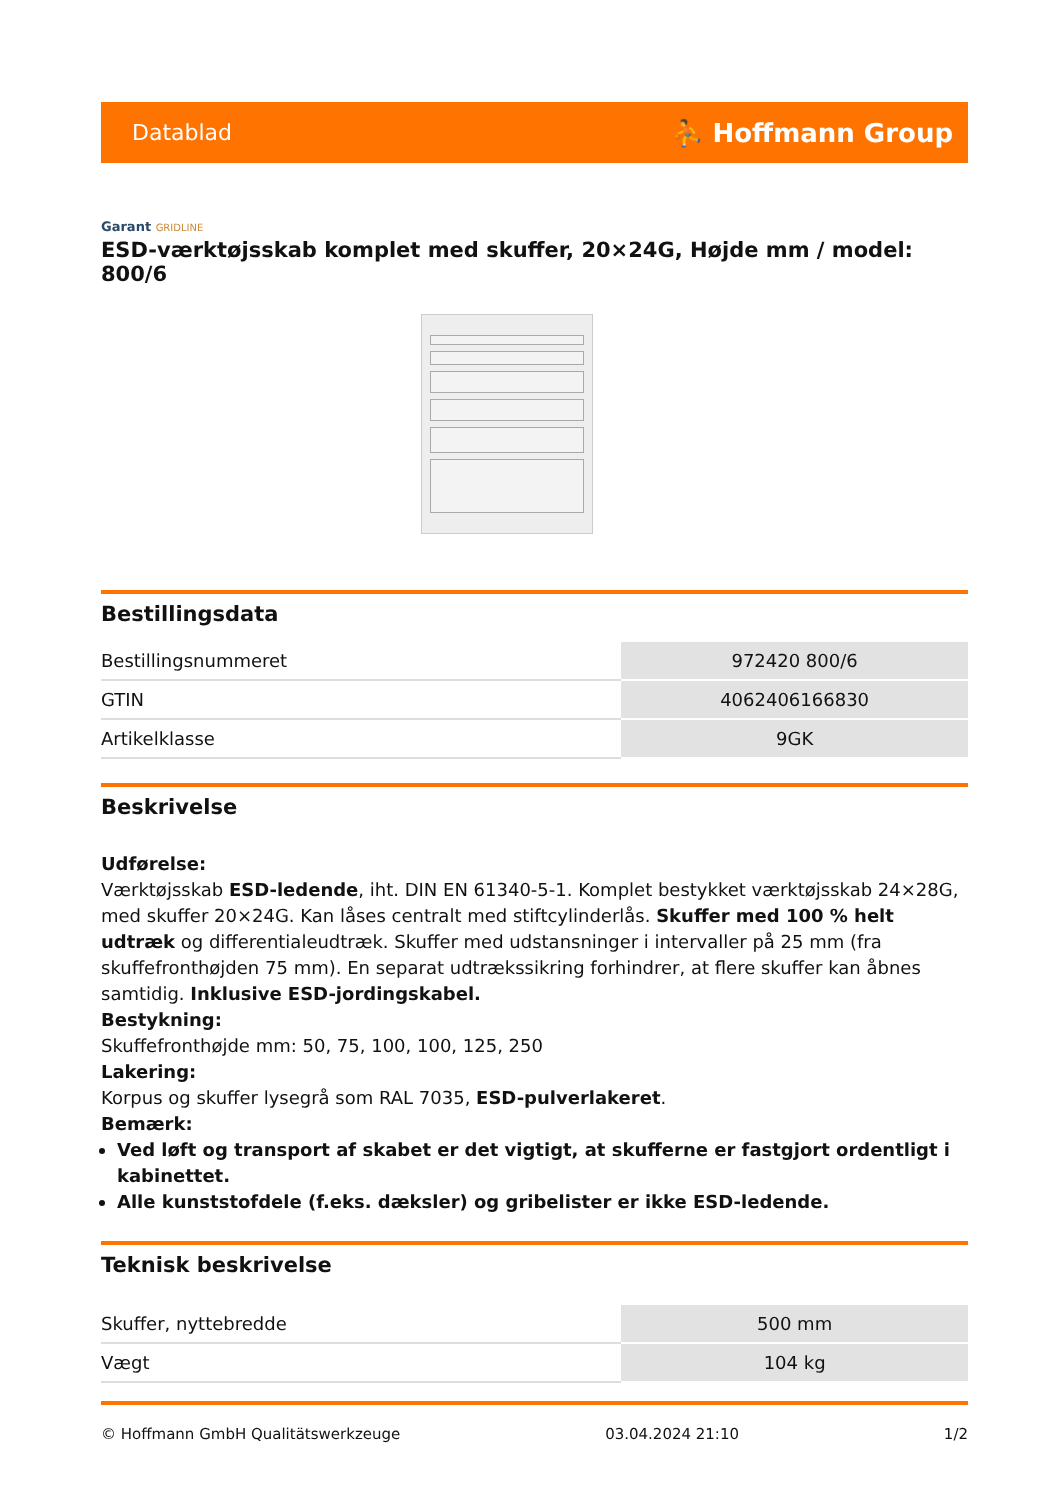Datablad ⛹ Hoffmann Group
Garant GRIDLINE
ESD-værktøjsskab komplet med skuffer, 20×24G, Højde mm / model: 800/6
Bestillingsdata
| Bestillingsnummeret | 972420 800/6 |
| GTIN | 4062406166830 |
| Artikelklasse | 9GK |
Beskrivelse
Udførelse:
Værktøjsskab ESD-ledende, iht. DIN EN 61340-5-1. Komplet bestykket værktøjsskab 24×28G, med skuffer 20×24G. Kan låses centralt med stiftcylinderlås. Skuffer med 100 % helt udtræk og differentialeudtræk. Skuffer med udstansninger i intervaller på 25 mm (fra skuffefronthøjden 75 mm). En separat udtrækssikring forhindrer, at flere skuffer kan åbnes samtidig. Inklusive ESD-jordingskabel.
Bestykning:
Skuffefronthøjde mm: 50, 75, 100, 100, 125, 250
Lakering:
Korpus og skuffer lysegrå som RAL 7035, ESD-pulverlakeret.
Bemærk:
Ved løft og transport af skabet er det vigtigt, at skufferne er fastgjort ordentligt i kabinettet.
Alle kunststofdele (f.eks. dæksler) og gribelister er ikke ESD-ledende.
Teknisk beskrivelse
| Skuffer, nyttebredde | 500 mm |
| Vægt | 104 kg |
© Hoffmann GmbH Qualitätswerkzeuge 03.04.2024 21:10 1/2